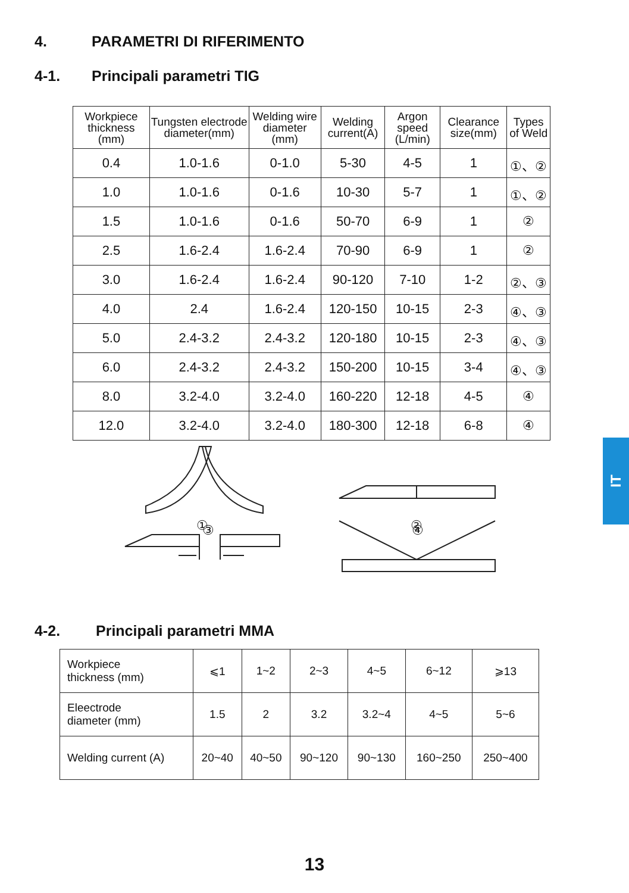4. PARAMETRI DI RIFERIMENTO
4-1. Principali parametri TIG
| Workpiece thickness (mm) | Tungsten electrode diameter(mm) | Welding wire diameter (mm) | Welding current(A) | Argon speed (L/min) | Clearance size(mm) | Types of Weld |
| --- | --- | --- | --- | --- | --- | --- |
| 0.4 | 1.0-1.6 | 0-1.0 | 5-30 | 4-5 | 1 | ①、② |
| 1.0 | 1.0-1.6 | 0-1.6 | 10-30 | 5-7 | 1 | ①、② |
| 1.5 | 1.0-1.6 | 0-1.6 | 50-70 | 6-9 | 1 | ② |
| 2.5 | 1.6-2.4 | 1.6-2.4 | 70-90 | 6-9 | 1 | ② |
| 3.0 | 1.6-2.4 | 1.6-2.4 | 90-120 | 7-10 | 1-2 | ②、③ |
| 4.0 | 2.4 | 1.6-2.4 | 120-150 | 10-15 | 2-3 | ④、③ |
| 5.0 | 2.4-3.2 | 2.4-3.2 | 120-180 | 10-15 | 2-3 | ④、③ |
| 6.0 | 2.4-3.2 | 2.4-3.2 | 150-200 | 10-15 | 3-4 | ④、③ |
| 8.0 | 3.2-4.0 | 3.2-4.0 | 160-220 | 12-18 | 4-5 | ④ |
| 12.0 | 3.2-4.0 | 3.2-4.0 | 180-300 | 12-18 | 6-8 | ④ |
①
②
③ ④
4-2. Principali parametri MMA
| Workpiece thickness (mm) | ⩽1 | 1~2 | 2~3 | 4~5 | 6~12 | ⩾13 |
| Eleectrode diameter (mm) | 1.5 | 2 | 3.2 | 3.2~4 | 4~5 | 5~6 |
| Welding current (A) | 20~40 | 40~50 | 90~120 | 90~130 | 160~250 | 250~400 |
IT
13